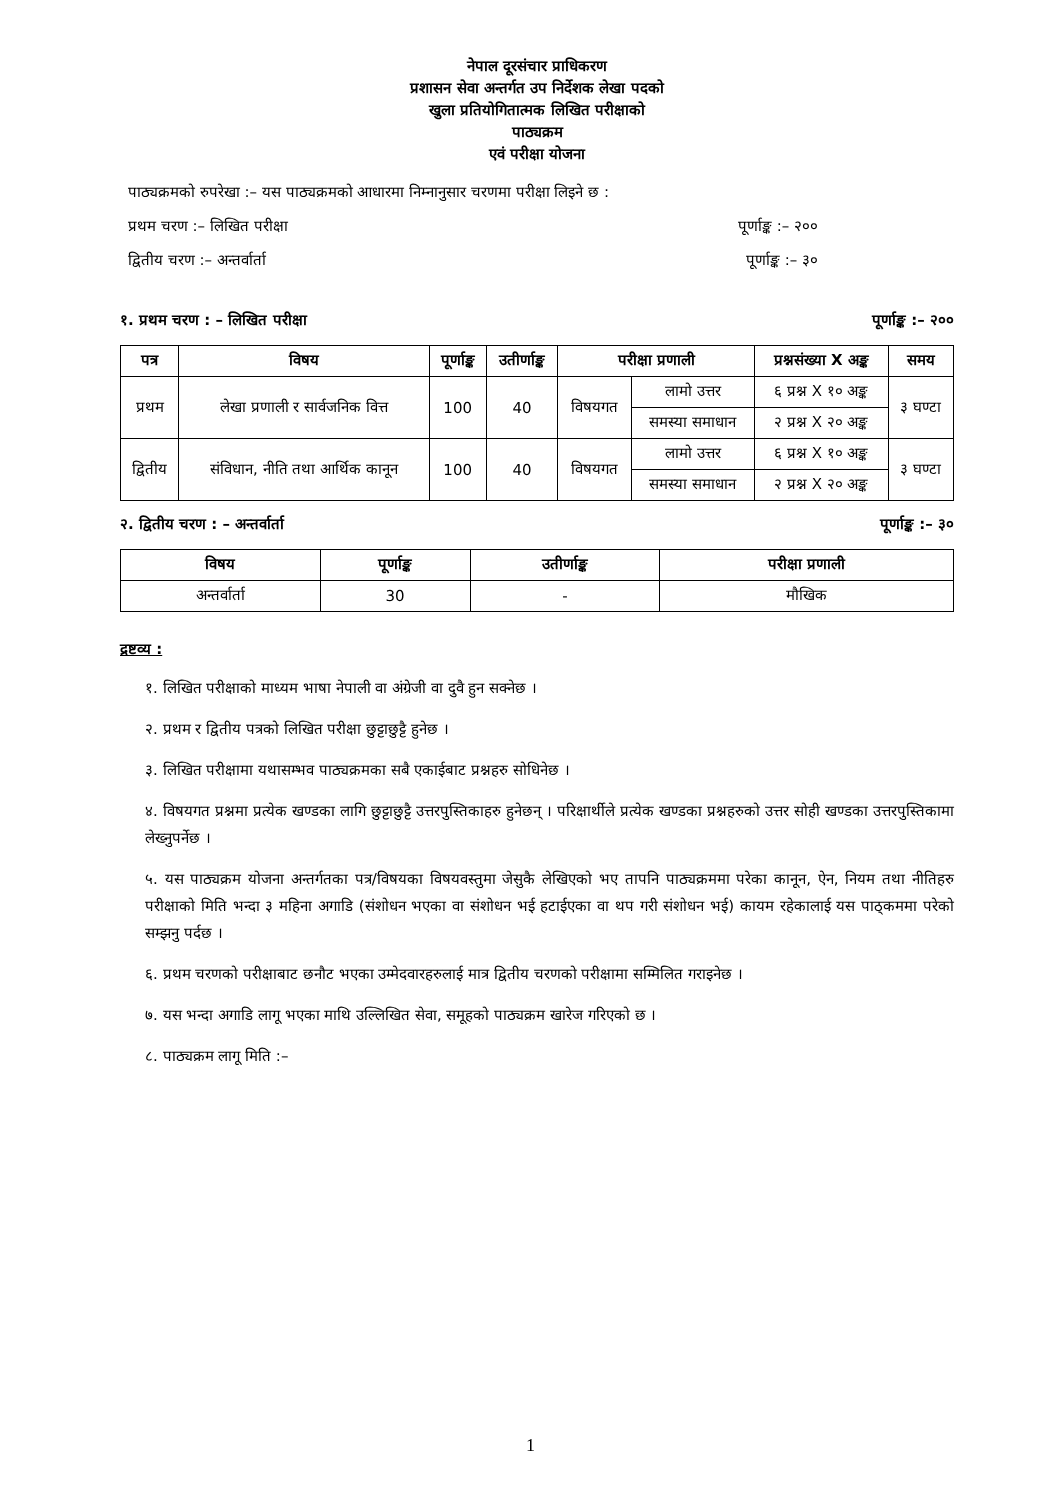नेपाल दूरसंचार प्राधिकरण
प्रशासन सेवा अन्तर्गत उप निर्देशक लेखा पदको
खुला प्रतियोगितात्मक लिखित परीक्षाको
पाठ्यक्रम
एवं परीक्षा योजना
पाठ्यक्रमको रुपरेखा :– यस पाठ्यक्रमको आधारमा निम्नानुसार चरणमा परीक्षा लिइने छ :
प्रथम चरण :– लिखित परीक्षा पूर्णाङ्क :– २००
द्वितीय चरण :– अन्तर्वार्ता पूर्णाङ्क :– ३०
१. प्रथम चरण : – लिखित परीक्षा पूर्णाङ्क :– २००
| पत्र | विषय | पूर्णाङ्क | उतीर्णाङ्क | परीक्षा प्रणाली | | प्रश्नसंख्या X अङ्क | समय |
| --- | --- | --- | --- | --- | --- | --- | --- |
| प्रथम | लेखा प्रणाली र सार्वजनिक वित्त | 100 | 40 | विषयगत | लामो उत्तर | ६ प्रश्न X १० अङ्क | ३ घण्टा |
| | | | | | समस्या समाधान | २ प्रश्न X २० अङ्क | |
| द्वितीय | संविधान, नीति तथा आर्थिक कानून | 100 | 40 | विषयगत | लामो उत्तर | ६ प्रश्न X १० अङ्क | ३ घण्टा |
| | | | | | समस्या समाधान | २ प्रश्न X २० अङ्क | |
२. द्वितीय चरण : – अन्तर्वार्ता पूर्णाङ्क :– ३०
| विषय | पूर्णाङ्क | उतीर्णाङ्क | परीक्षा प्रणाली |
| --- | --- | --- | --- |
| अन्तर्वार्ता | 30 | - | मौखिक |
द्रष्टव्य :
१. लिखित परीक्षाको माध्यम भाषा नेपाली वा अंग्रेजी वा दुवै हुन सक्नेछ ।
२. प्रथम र द्वितीय पत्रको लिखित परीक्षा छुट्टाछुट्टै हुनेछ ।
३. लिखित परीक्षामा यथासम्भव पाठ्यक्रमका सबै एकाईबाट प्रश्नहरु सोधिनेछ ।
४. विषयगत प्रश्नमा प्रत्येक खण्डका लागि छुट्टाछुट्टै उत्तरपुस्तिकाहरु हुनेछन् । परिक्षार्थीले प्रत्येक खण्डका प्रश्नहरुको उत्तर सोही खण्डका उत्तरपुस्तिकामा लेख्नुपर्नेछ ।
५. यस पाठ्यक्रम योजना अन्तर्गतका पत्र/विषयका विषयवस्तुमा जेसुकै लेखिएको भए तापनि पाठ्यक्रममा परेका कानून, ऐन, नियम तथा नीतिहरु परीक्षाको मिति भन्दा ३ महिना अगाडि (संशोधन भएका वा संशोधन भई हटाईएका वा थप गरी संशोधन भई) कायम रहेकालाई यस पाठ्कममा परेको सम्झनु पर्दछ ।
६. प्रथम चरणको परीक्षाबाट छनौट भएका उम्मेदवारहरुलाई मात्र द्वितीय चरणको परीक्षामा सम्मिलित गराइनेछ ।
७. यस भन्दा अगाडि लागू भएका माथि उल्लिखित सेवा, समूहको पाठ्यक्रम खारेज गरिएको छ ।
८. पाठ्यक्रम लागू मिति :–
1